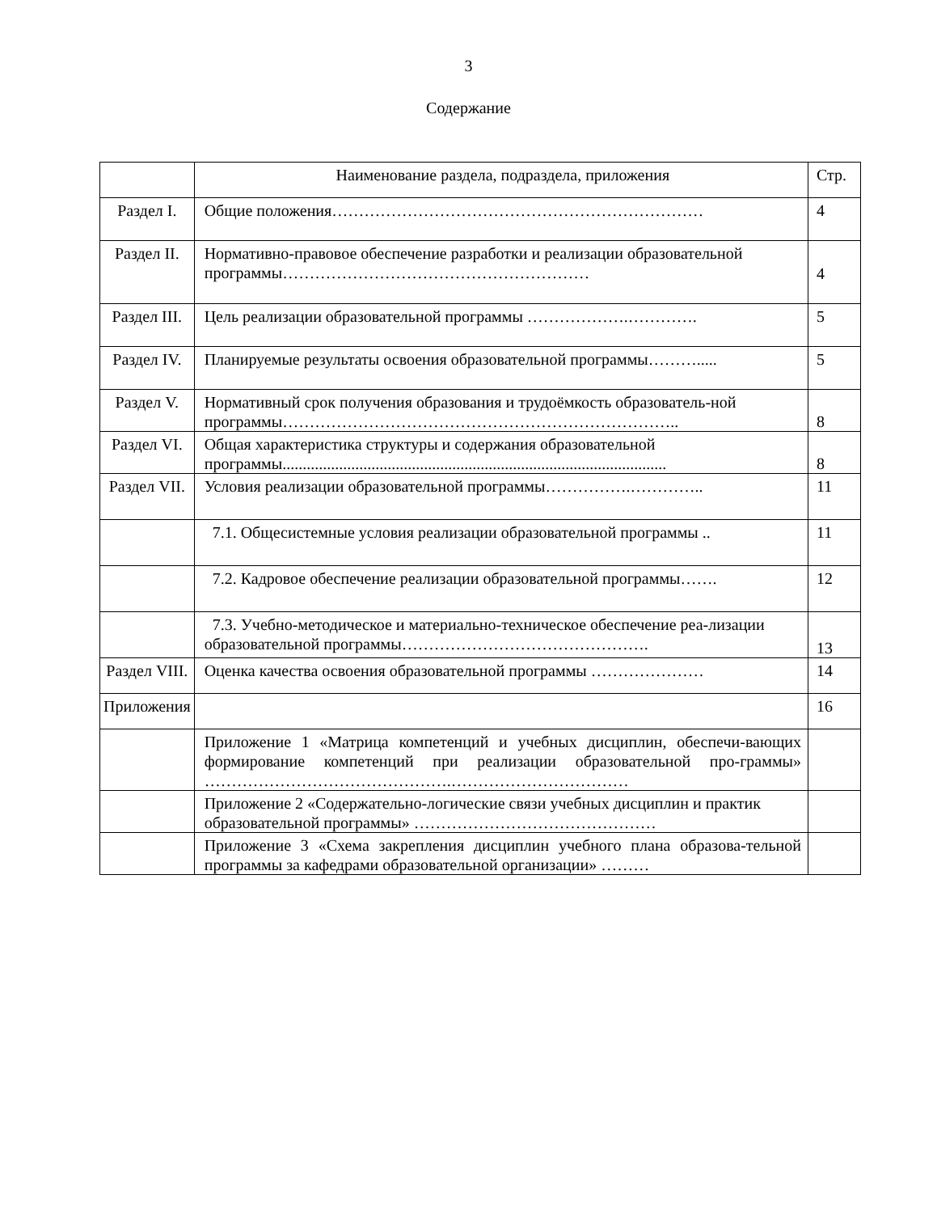3
Содержание
| | Наименование раздела, подраздела, приложения | Стр. |
| Раздел I. | Общие положения…………………………………………………………… | 4 |
| Раздел II. | Нормативно-правовое обеспечение разработки и реализации образовательной программы………………………………………………… | 4 |
| Раздел III. | Цель реализации образовательной программы ……………….…………. | 5 |
| Раздел IV. | Планируемые результаты освоения образовательной программы………..... | 5 |
| Раздел V. | Нормативный срок получения образования и трудоёмкость образователь-ной программы……………………………………………………………….. | 8 |
| Раздел VI. | Общая характеристика структуры и содержания образовательной программы............................................................................................... | 8 |
| Раздел VII. | Условия реализации образовательной программы…………….………….. | 11 |
| | 7.1. Общесистемные условия реализации образовательной программы .. | 11 |
| | 7.2. Кадровое обеспечение реализации образовательной программы……. | 12 |
| | 7.3. Учебно-методическое и материально-техническое обеспечение реа-лизации образовательной программы………………………………………. | 13 |
| Раздел VIII. | Оценка качества освоения образовательной программы ………………… | 14 |
| Приложения | | 16 |
| | Приложение 1 «Матрица компетенций и учебных дисциплин, обеспечи-вающих формирование компетенций при реализации образовательной про-граммы» ……………………………………….…………………………… | |
| | Приложение 2 «Содержательно-логические связи учебных дисциплин и практик образовательной программы» ……………………………………… | |
| | Приложение 3 «Схема закрепления дисциплин учебного плана образова-тельной программы за кафедрами образовательной организации» ……… | |